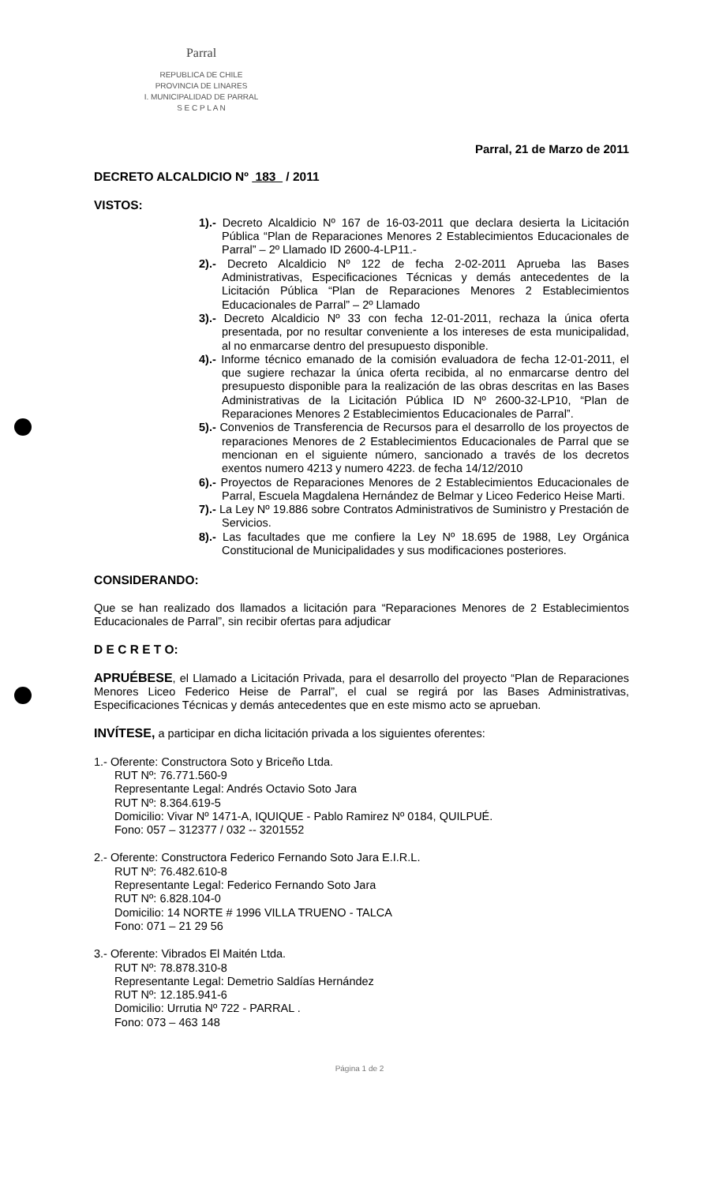Parral
REPUBLICA DE CHILE
PROVINCIA DE LINARES
I. MUNICIPALIDAD DE PARRAL
S E C P L A N
Parral, 21 de Marzo de 2011
DECRETO ALCALDICIO Nº 183 / 2011
VISTOS:
1).- Decreto Alcaldicio Nº 167 de 16-03-2011 que declara desierta la Licitación Pública “Plan de Reparaciones Menores 2 Establecimientos Educacionales de Parral” – 2º Llamado ID 2600-4-LP11.-
2).- Decreto Alcaldicio Nº 122 de fecha 2-02-2011 Aprueba las Bases Administrativas, Especificaciones Técnicas y demás antecedentes de la Licitación Pública “Plan de Reparaciones Menores 2 Establecimientos Educacionales de Parral” – 2º Llamado
3).- Decreto Alcaldicio Nº 33 con fecha 12-01-2011, rechaza la única oferta presentada, por no resultar conveniente a los intereses de esta municipalidad, al no enmarcarse dentro del presupuesto disponible.
4).- Informe técnico emanado de la comisión evaluadora de fecha 12-01-2011, el que sugiere rechazar la única oferta recibida, al no enmarcarse dentro del presupuesto disponible para la realización de las obras descritas en las Bases Administrativas de la Licitación Pública ID Nº 2600-32-LP10, “Plan de Reparaciones Menores 2 Establecimientos Educacionales de Parral”.
5).- Convenios de Transferencia de Recursos para el desarrollo de los proyectos de reparaciones Menores de 2 Establecimientos Educacionales de Parral que se mencionan en el siguiente número, sancionado a través de los decretos exentos numero 4213 y numero 4223. de fecha 14/12/2010
6).- Proyectos de Reparaciones Menores de 2 Establecimientos Educacionales de Parral, Escuela Magdalena Hernández de Belmar y Liceo Federico Heise Marti.
7).- La Ley Nº 19.886 sobre Contratos Administrativos de Suministro y Prestación de Servicios.
8).- Las facultades que me confiere la Ley Nº 18.695 de 1988, Ley Orgánica Constitucional de Municipalidades y sus modificaciones posteriores.
CONSIDERANDO:
Que se han realizado dos llamados a licitación para “Reparaciones Menores de 2 Establecimientos Educacionales de Parral”, sin recibir ofertas para adjudicar
D E C R E T O:
APRUÉBESE, el Llamado a Licitación Privada, para el desarrollo del proyecto “Plan de Reparaciones Menores Liceo Federico Heise de Parral”, el cual se regirá por las Bases Administrativas, Especificaciones Técnicas y demás antecedentes que en este mismo acto se aprueban.
INVÍTESE, a participar en dicha licitación privada a los siguientes oferentes:
1.- Oferente: Constructora Soto y Briceño Ltda.
RUT Nº: 76.771.560-9
Representante Legal: Andrés Octavio Soto Jara
RUT Nº: 8.364.619-5
Domicilio: Vivar Nº 1471-A, IQUIQUE - Pablo Ramirez Nº 0184, QUILPUÉ.
Fono: 057 – 312377 / 032 -- 3201552
2.- Oferente: Constructora Federico Fernando Soto Jara E.I.R.L.
RUT Nº: 76.482.610-8
Representante Legal: Federico Fernando Soto Jara
RUT Nº: 6.828.104-0
Domicilio: 14 NORTE # 1996 VILLA TRUENO - TALCA
Fono: 071 – 21 29 56
3.- Oferente: Vibrados El Maitén Ltda.
RUT Nº: 78.878.310-8
Representante Legal: Demetrio Saldías Hernández
RUT Nº: 12.185.941-6
Domicilio: Urrutia Nº 722 - PARRAL .
Fono: 073 – 463 148
Página 1 de 2